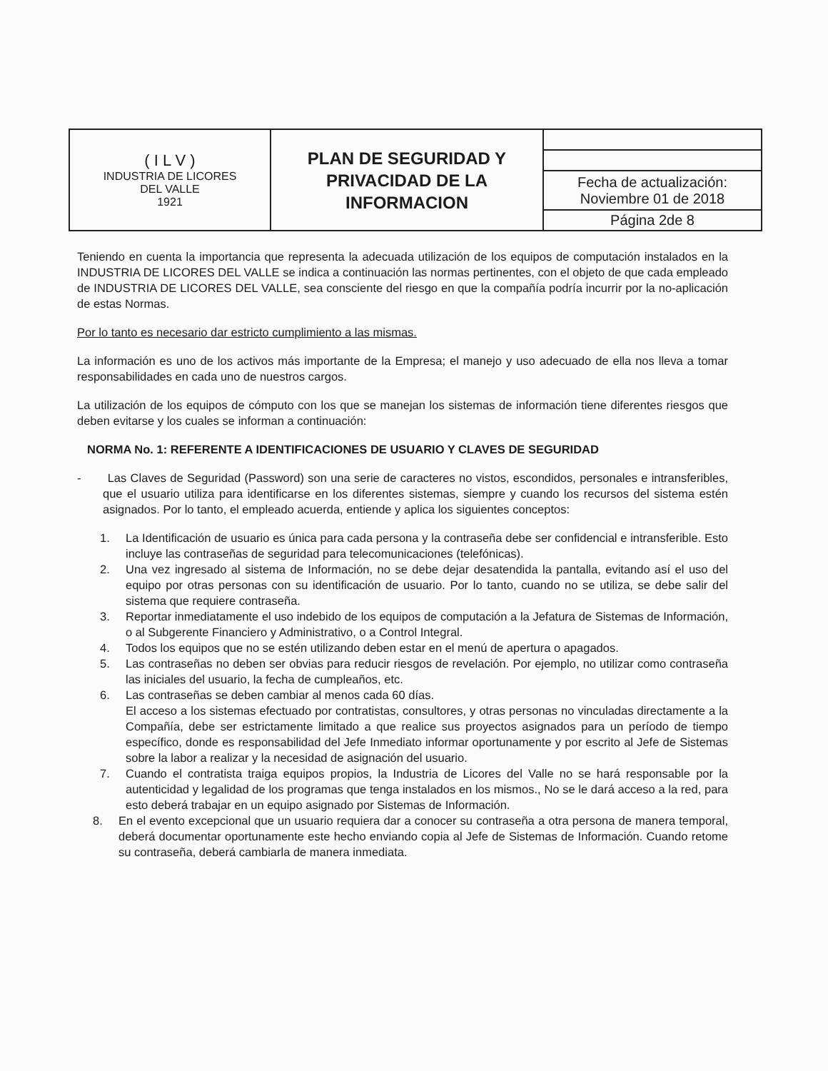| ( I L V ) INDUSTRIA DE LICORES DEL VALLE 1921 | PLAN DE SEGURIDAD Y PRIVACIDAD DE LA INFORMACION | |
| | | Fecha de actualización: Noviembre 01 de 2018 |
| | | Página 2de 8 |
Teniendo en cuenta la importancia que representa la adecuada utilización de los equipos de computación instalados en la INDUSTRIA DE LICORES DEL VALLE se indica a continuación las normas pertinentes, con el objeto de que cada empleado de INDUSTRIA DE LICORES DEL VALLE, sea consciente del riesgo en que la compañía podría incurrir por la no-aplicación de estas Normas.
Por lo tanto es necesario dar estricto cumplimiento a las mismas.
La información es uno de los activos más importante de la Empresa; el manejo y uso adecuado de ella nos lleva a tomar responsabilidades en cada uno de nuestros cargos.
La utilización de los equipos de cómputo con los que se manejan los sistemas de información tiene diferentes riesgos que deben evitarse y los cuales se informan a continuación:
NORMA No. 1: REFERENTE A IDENTIFICACIONES DE USUARIO Y CLAVES DE SEGURIDAD
- Las Claves de Seguridad (Password) son una serie de caracteres no vistos, escondidos, personales e intransferibles, que el usuario utiliza para identificarse en los diferentes sistemas, siempre y cuando los recursos del sistema estén asignados. Por lo tanto, el empleado acuerda, entiende y aplica los siguientes conceptos:
1. La Identificación de usuario es única para cada persona y la contraseña debe ser confidencial e intransferible. Esto incluye las contraseñas de seguridad para telecomunicaciones (telefónicas).
2. Una vez ingresado al sistema de Información, no se debe dejar desatendida la pantalla, evitando así el uso del equipo por otras personas con su identificación de usuario. Por lo tanto, cuando no se utiliza, se debe salir del sistema que requiere contraseña.
3. Reportar inmediatamente el uso indebido de los equipos de computación a la Jefatura de Sistemas de Información, o al Subgerente Financiero y Administrativo, o a Control Integral.
4. Todos los equipos que no se estén utilizando deben estar en el menú de apertura o apagados.
5. Las contraseñas no deben ser obvias para reducir riesgos de revelación. Por ejemplo, no utilizar como contraseña las iniciales del usuario, la fecha de cumpleaños, etc.
6. Las contraseñas se deben cambiar al menos cada 60 días.
El acceso a los sistemas efectuado por contratistas, consultores, y otras personas no vinculadas directamente a la Compañía, debe ser estrictamente limitado a que realice sus proyectos asignados para un período de tiempo específico, donde es responsabilidad del Jefe Inmediato informar oportunamente y por escrito al Jefe de Sistemas sobre la labor a realizar y la necesidad de asignación del usuario.
7. Cuando el contratista traiga equipos propios, la Industria de Licores del Valle no se hará responsable por la autenticidad y legalidad de los programas que tenga instalados en los mismos., No se le dará acceso a la red, para esto deberá trabajar en un equipo asignado por Sistemas de Información.
8. En el evento excepcional que un usuario requiera dar a conocer su contraseña a otra persona de manera temporal, deberá documentar oportunamente este hecho enviando copia al Jefe de Sistemas de Información. Cuando retome su contraseña, deberá cambiarla de manera inmediata.